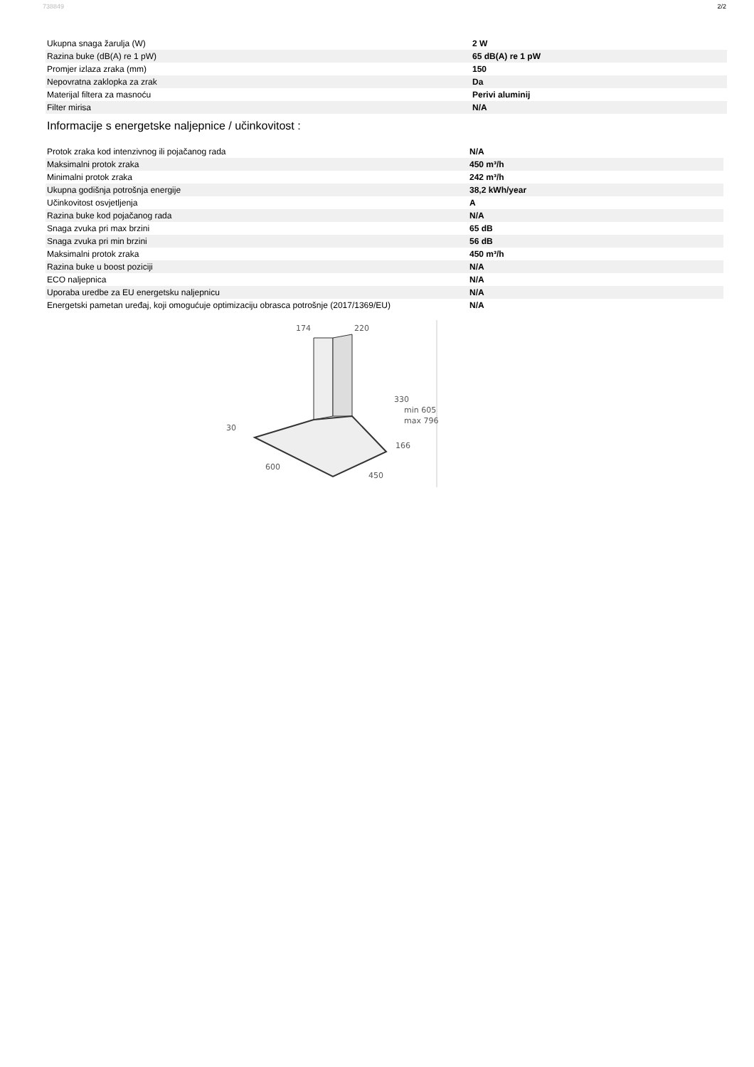738849 2/2
| Ukupna snaga žarulja (W) | 2 W |
| Razina buke (dB(A) re 1 pW) | 65 dB(A) re 1 pW |
| Promjer izlaza zraka (mm) | 150 |
| Nepovratna zaklopka za zrak | Da |
| Materijal filtera za masnoću | Perivi aluminij |
| Filter mirisa | N/A |
Informacije s energetske naljepnice / učinkovitost :
| Protok zraka kod intenzivnog ili pojačanog rada | N/A |
| Maksimalni protok zraka | 450 m³/h |
| Minimalni protok zraka | 242 m³/h |
| Ukupna godišnja potrošnja energije | 38,2 kWh/year |
| Učinkovitost osvjetljenja | A |
| Razina buke kod pojačanog rada | N/A |
| Snaga zvuka pri max brzini | 65 dB |
| Snaga zvuka pri min brzini | 56 dB |
| Maksimalni protok zraka | 450 m³/h |
| Razina buke u boost poziciji | N/A |
| ECO naljepnica | N/A |
| Uporaba uredbe za EU energetsku naljepnicu | N/A |
| Energetski pametan uređaj, koji omogućuje optimizaciju obrasca potrošnje (2017/1369/EU) | N/A |
174
220
330
min 605
max 796
30
166
600
450